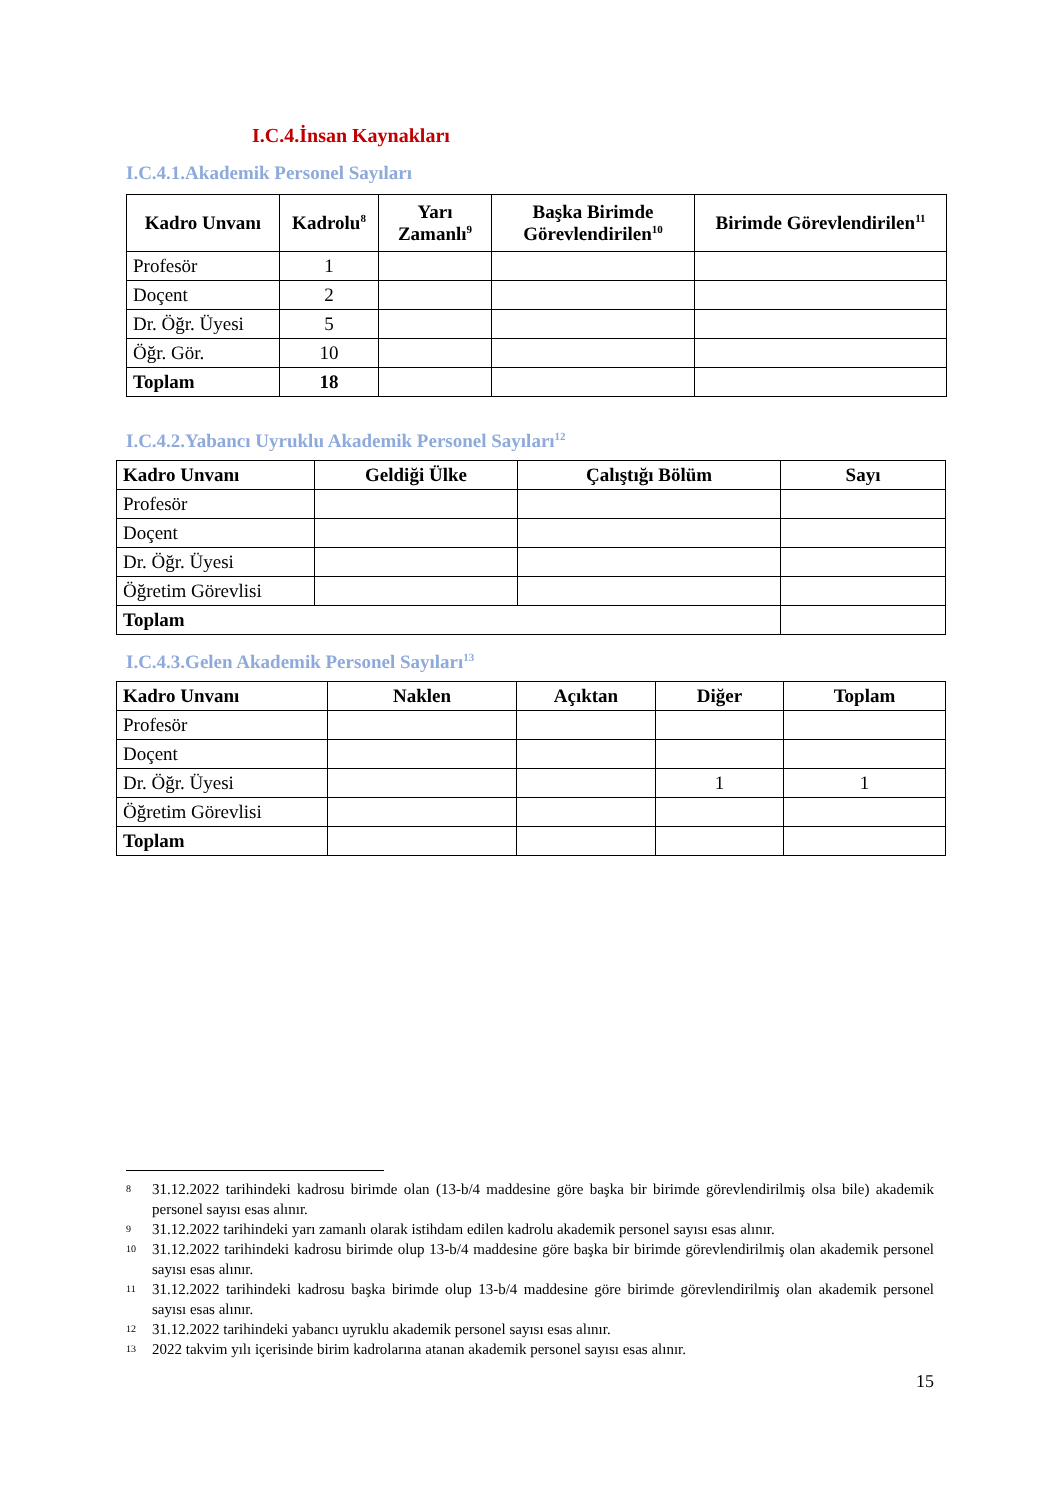I.C.4.İnsan Kaynakları
I.C.4.1.Akademik Personel Sayıları
| Kadro Unvanı | Kadrolu<sup>8</sup> | Yarı Zamanlı<sup>9</sup> | Başka Birimde Görevlendirilen<sup>10</sup> | Birimde Görevlendirilen<sup>11</sup> |
| --- | --- | --- | --- | --- |
| Profesör | 1 | | | |
| Doçent | 2 | | | |
| Dr. Öğr. Üyesi | 5 | | | |
| Öğr. Gör. | 10 | | | |
| Toplam | 18 | | | |
I.C.4.2.Yabancı Uyruklu Akademik Personel Sayıları<sup>12</sup>
| Kadro Unvanı | Geldiği Ülke | Çalıştığı Bölüm | Sayı |
| --- | --- | --- | --- |
| Profesör | | | |
| Doçent | | | |
| Dr. Öğr. Üyesi | | | |
| Öğretim Görevlisi | | | |
| Toplam | | | |
I.C.4.3.Gelen Akademik Personel Sayıları<sup>13</sup>
| Kadro Unvanı | Naklen | Açıktan | Diğer | Toplam |
| --- | --- | --- | --- | --- |
| Profesör | | | | |
| Doçent | | | | |
| Dr. Öğr. Üyesi | | | 1 | 1 |
| Öğretim Görevlisi | | | | |
| Toplam | | | | |
8 31.12.2022 tarihindeki kadrosu birimde olan (13-b/4 maddesine göre başka bir birimde görevlendirilmiş olsa bile) akademik personel sayısı esas alınır.
9 31.12.2022 tarihindeki yarı zamanlı olarak istihdam edilen kadrolu akademik personel sayısı esas alınır.
10 31.12.2022 tarihindeki kadrosu birimde olup 13-b/4 maddesine göre başka bir birimde görevlendirilmiş olan akademik personel sayısı esas alınır.
11 31.12.2022 tarihindeki kadrosu başka birimde olup 13-b/4 maddesine göre birimde görevlendirilmiş olan akademik personel sayısı esas alınır.
12 31.12.2022 tarihindeki yabancı uyruklu akademik personel sayısı esas alınır.
13 2022 takvim yılı içerisinde birim kadrolarına atanan akademik personel sayısı esas alınır.
15